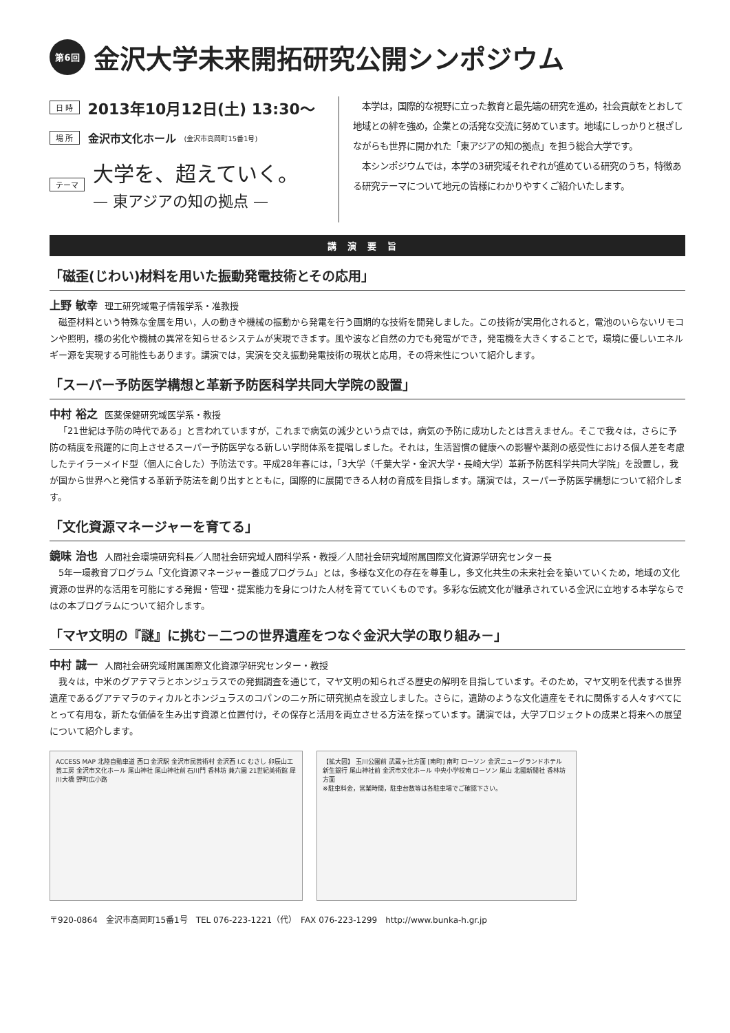第6回 金沢大学未来開拓研究公開シンポジウム
日 時 2013年10月12日(土) 13:30～
場 所 金沢市文化ホール (金沢市高岡町15番1号)
テーマ 大学を、超えていく。
— 東アジアの知の拠点 —
　本学は，国際的な視野に立った教育と最先端の研究を進め，社会貢献をとおして地域との絆を強め，企業との活発な交流に努めています。地域にしっかりと根ざしながらも世界に開かれた「東アジアの知の拠点」を担う総合大学です。
　本シンポジウムでは，本学の3研究域それぞれが進めている研究のうち，特徴ある研究テーマについて地元の皆様にわかりやすくご紹介いたします。
講演要旨
「磁歪(じわい)材料を用いた振動発電技術とその応用」
上野 敏幸 理工研究域電子情報学系・准教授
磁歪材料という特殊な金属を用い，人の動きや機械の振動から発電を行う画期的な技術を開発しました。この技術が実用化されると，電池のいらないリモコンや照明，橋の劣化や機械の異常を知らせるシステムが実現できます。風や波など自然の力でも発電ができ，発電機を大きくすることで，環境に優しいエネルギー源を実現する可能性もあります。講演では，実演を交え振動発電技術の現状と応用，その将来性について紹介します。
「スーパー予防医学構想と革新予防医科学共同大学院の設置」
中村 裕之 医薬保健研究域医学系・教授
「21世紀は予防の時代である」と言われていますが，これまで病気の減少という点では，病気の予防に成功したとは言えません。そこで我々は，さらに予防の精度を飛躍的に向上させるスーパー予防医学なる新しい学問体系を提唱しました。それは，生活習慣の健康への影響や薬剤の感受性における個人差を考慮したテイラーメイド型（個人に合した）予防法です。平成28年春には，「3大学（千葉大学・金沢大学・長崎大学）革新予防医科学共同大学院」を設置し，我が国から世界へと発信する革新予防法を創り出すとともに，国際的に展開できる人材の育成を目指します。講演では，スーパー予防医学構想について紹介します。
「文化資源マネージャーを育てる」
鏡味 治也 人間社会環境研究科長／人間社会研究域人間科学系・教授／人間社会研究域附属国際文化資源学研究センター長
5年一環教育プログラム「文化資源マネージャー養成プログラム」とは，多様な文化の存在を尊重し，多文化共生の未来社会を築いていくため，地域の文化資源の世界的な活用を可能にする発掘・管理・提案能力を身につけた人材を育てていくものです。多彩な伝統文化が継承されている金沢に立地する本学ならではの本プログラムについて紹介します。
「マヤ文明の『謎』に挑む－二つの世界遺産をつなぐ金沢大学の取り組み－」
中村 誠一 人間社会研究域附属国際文化資源学研究センター・教授
我々は，中米のグアテマラとホンジュラスでの発掘調査を通じて，マヤ文明の知られざる歴史の解明を目指しています。そのため，マヤ文明を代表する世界遺産であるグアテマラのティカルとホンジュラスのコパンの二ヶ所に研究拠点を設立しました。さらに，遺跡のような文化遺産をそれに関係する人々すべてにとって有用な，新たな価値を生み出す資源と位置付け，その保存と活用を両立させる方法を探っています。講演では，大学プロジェクトの成果と将来への展望について紹介します。
ACCESS MAP 北陸自動車道 西口 金沢駅 金沢市民芸術村 金沢西 I.C むさし 卯辰山工芸工房 金沢市文化ホール 尾山神社 尾山神社前 石川門 香林坊 兼六園 21世紀美術館 犀川大橋 野町広小路
【拡大図】 玉川公園前 武蔵ヶ辻方面 [南町] 南町 ローソン 金沢ニューグランドホテル 新生銀行 尾山神社前 金沢市文化ホール 中央小学校南 ローソン 尾山 北國新聞社 香林坊方面
※駐車料金，営業時間，駐車台数等は各駐車場でご確認下さい。
〒920-0864　金沢市高岡町15番1号　TEL 076-223-1221（代）　FAX 076-223-1299　http://www.bunka-h.gr.jp